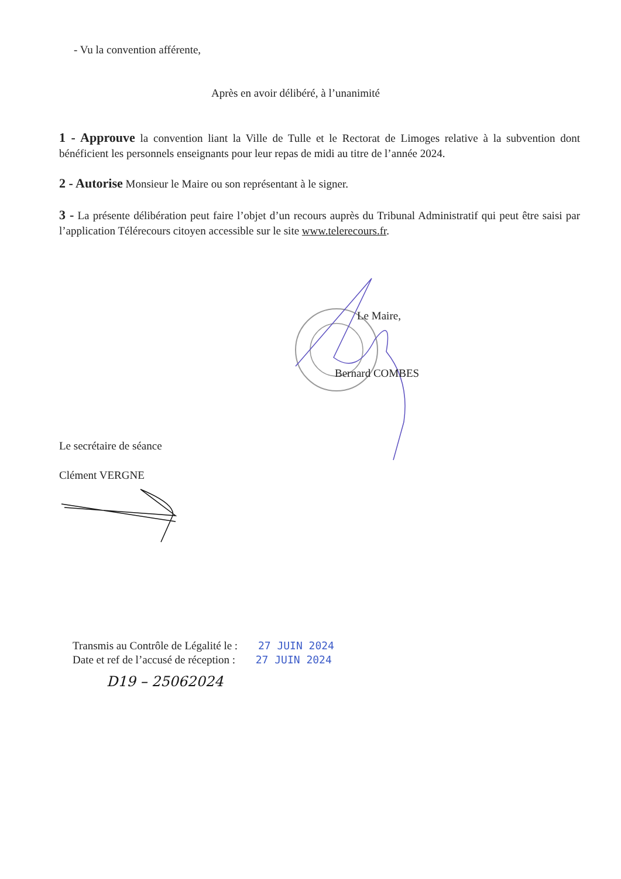- Vu la convention afférente,
Après en avoir délibéré, à l’unanimité
1 - Approuve la convention liant la Ville de Tulle et le Rectorat de Limoges relative à la subvention dont bénéficient les personnels enseignants pour leur repas de midi au titre de l’année 2024.
2 - Autorise Monsieur le Maire ou son représentant à le signer.
3 - La présente délibération peut faire l’objet d’un recours auprès du Tribunal Administratif qui peut être saisi par l’application Télérecours citoyen accessible sur le site www.telerecours.fr.
Le Maire,
Bernard COMBES
Le secrétaire de séance
Clément VERGNE
Transmis au Contrôle de Légalité le : 27 JUIN 2024
Date et ref de l’accusé de réception : 27 JUIN 2024
D19 – 25062024